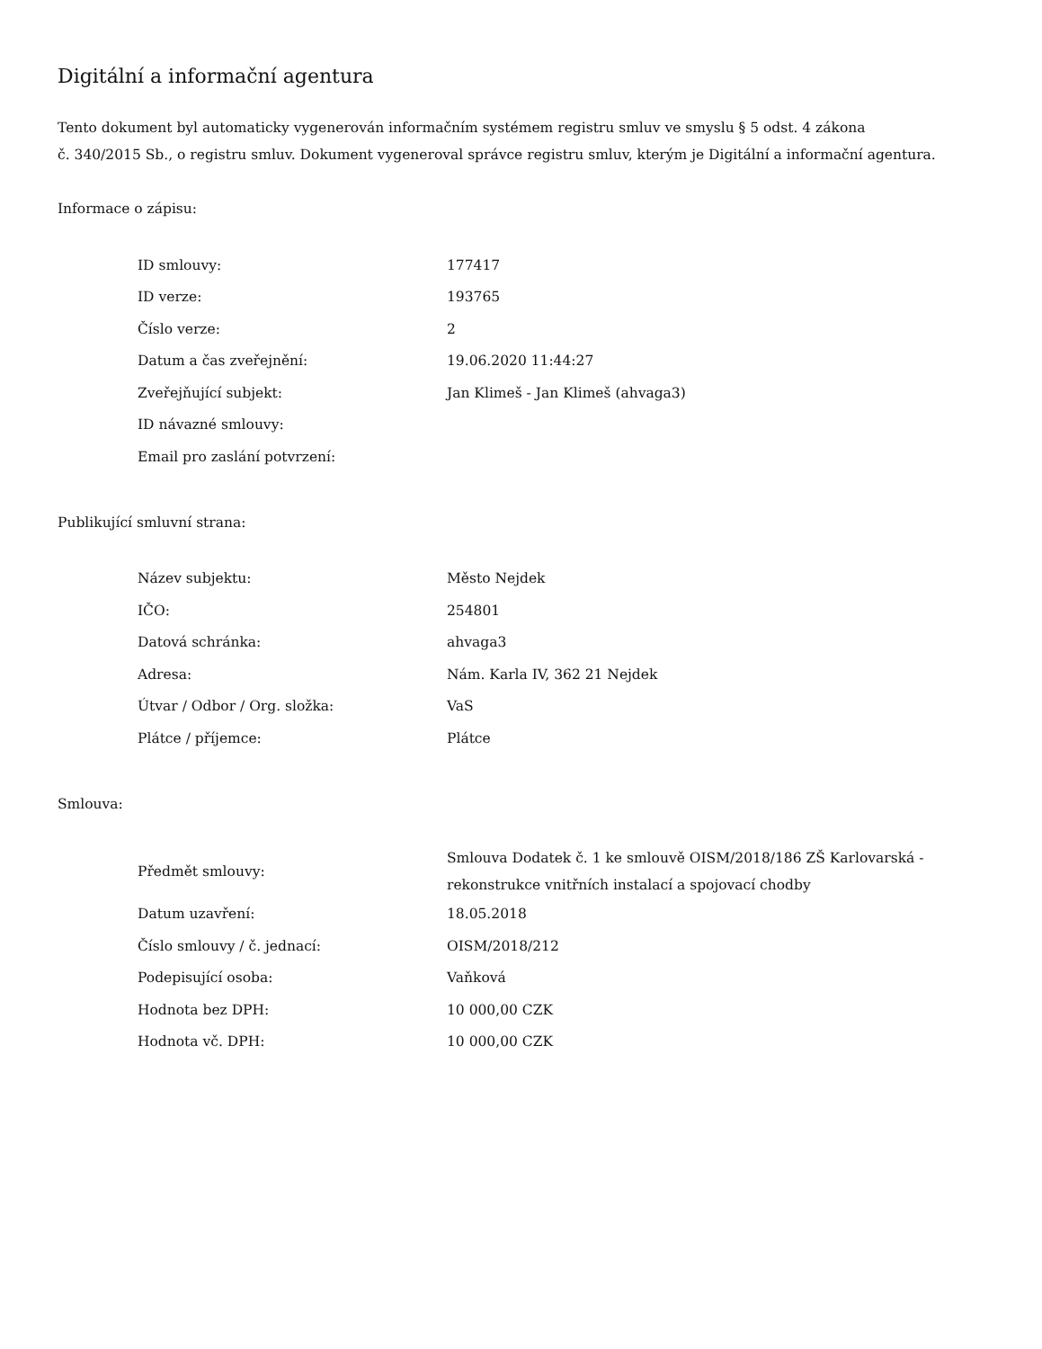Digitální a informační agentura
Tento dokument byl automaticky vygenerován informačním systémem registru smluv ve smyslu § 5 odst. 4 zákona
č. 340/2015 Sb., o registru smluv. Dokument vygeneroval správce registru smluv, kterým je Digitální a informační agentura.
Informace o zápisu:
| ID smlouvy: | 177417 |
| ID verze: | 193765 |
| Číslo verze: | 2 |
| Datum a čas zveřejnění: | 19.06.2020 11:44:27 |
| Zveřejňující subjekt: | Jan Klimeš - Jan Klimeš (ahvaga3) |
| ID návazné smlouvy: | |
| Email pro zaslání potvrzení: | |
Publikující smluvní strana:
| Název subjektu: | Město Nejdek |
| IČO: | 254801 |
| Datová schránka: | ahvaga3 |
| Adresa: | Nám. Karla IV, 362 21 Nejdek |
| Útvar / Odbor / Org. složka: | VaS |
| Plátce / příjemce: | Plátce |
Smlouva:
| Předmět smlouvy: | Smlouva Dodatek č. 1 ke smlouvě OISM/2018/186 ZŠ Karlovarská - rekonstrukce vnitřních instalací a spojovací chodby |
| Datum uzavření: | 18.05.2018 |
| Číslo smlouvy / č. jednací: | OISM/2018/212 |
| Podepisující osoba: | Vaňková |
| Hodnota bez DPH: | 10 000,00 CZK |
| Hodnota vč. DPH: | 10 000,00 CZK |